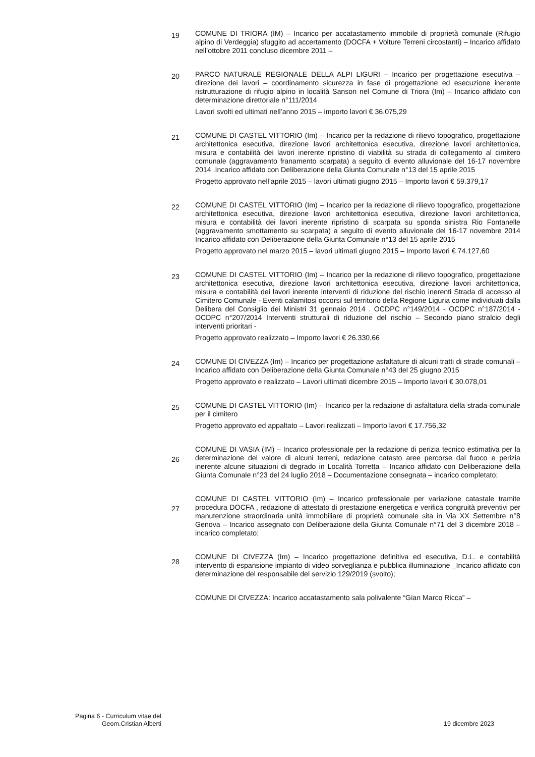19
COMUNE DI TRIORA (IM) – Incarico per accatastamento immobile di proprietà comunale (Rifugio alpino di Verdeggia) sfuggito ad accertamento (DOCFA + Volture Terreni circostanti) – Incarico affidato nell’ottobre 2011 concluso dicembre 2011 –
20
PARCO NATURALE REGIONALE DELLA ALPI LIGURI – Incarico per progettazione esecutiva – direzione dei lavori – coordinamento sicurezza in fase di progettazione ed esecuzione inerente ristrutturazione di rifugio alpino in località Sanson nel Comune di Triora (Im) – Incarico affidato con determinazione direttoriale n°111/2014
Lavori svolti ed ultimati nell’anno 2015 – importo lavori € 36.075,29
21
COMUNE DI CASTEL VITTORIO (Im) – Incarico per la redazione di rilievo topografico, progettazione architettonica esecutiva, direzione lavori architettonica esecutiva, direzione lavori architettonica, misura e contabilità dei lavori inerente ripristino di viabilità su strada di collegamento al cimitero comunale (aggravamento franamento scarpata) a seguito di evento alluvionale del 16-17 novembre 2014 .Incarico affidato con Deliberazione della Giunta Comunale n°13 del 15 aprile 2015
Progetto approvato nell’aprile 2015 – lavori ultimati giugno 2015 – Importo lavori € 59.379,17
22
COMUNE DI CASTEL VITTORIO (Im) – Incarico per la redazione di rilievo topografico, progettazione architettonica esecutiva, direzione lavori architettonica esecutiva, direzione lavori architettonica, misura e contabilità dei lavori inerente ripristino di scarpata su sponda sinistra Rio Fontanelle (aggravamento smottamento su scarpata) a seguito di evento alluvionale del 16-17 novembre 2014 Incarico affidato con Deliberazione della Giunta Comunale n°13 del 15 aprile 2015
Progetto approvato nel marzo 2015 – lavori ultimati giugno 2015 – Importo lavori € 74.127,60
23
COMUNE DI CASTEL VITTORIO (Im) – Incarico per la redazione di rilievo topografico, progettazione architettonica esecutiva, direzione lavori architettonica esecutiva, direzione lavori architettonica, misura e contabilità dei lavori inerente interventi di riduzione del rischio inerenti Strada di accesso al Cimitero Comunale - Eventi calamitosi occorsi sul territorio della Regione Liguria come individuati dalla Delibera del Consiglio dei Ministri 31 gennaio 2014 . OCDPC n°149/2014 - OCDPC n°187/2014 - OCDPC n°207/2014 Interventi strutturali di riduzione del rischio – Secondo piano stralcio degli interventi prioritari -
Progetto approvato realizzato – Importo lavori € 26.330,66
24
COMUNE DI CIVEZZA (Im) – Incarico per progettazione asfaltature di alcuni tratti di strade comunali – Incarico affidato con Deliberazione della Giunta Comunale n°43 del 25 giugno 2015
Progetto approvato e realizzato – Lavori ultimati dicembre 2015 – Importo lavori € 30.078,01
25
COMUNE DI CASTEL VITTORIO (Im) – Incarico per la redazione di asfaltatura della strada comunale per il cimitero
Progetto approvato ed appaltato – Lavori realizzati – Importo lavori € 17.756,32
26
COMUNE DI VASIA (IM) – Incarico professionale per la redazione di perizia tecnico estimativa per la determinazione del valore di alcuni terreni, redazione catasto aree percorse dal fuoco e perizia inerente alcune situazioni di degrado in Località Torretta – Incarico affidato con Deliberazione della Giunta Comunale n°23 del 24 luglio 2018 – Documentazione consegnata – incarico completato;
27
COMUNE DI CASTEL VITTORIO (Im) – Incarico professionale per variazione catastale tramite procedura DOCFA , redazione di attestato di prestazione energetica e verifica congruità preventivi per manutenzione straordinaria unità immobiliare di proprietà comunale sita in Via XX Settembre n°8 Genova – Incarico assegnato con Deliberazione della Giunta Comunale n°71 del 3 dicembre 2018 – incarico completato;
28
COMUNE DI CIVEZZA (Im) – Incarico progettazione definitiva ed esecutiva, D.L. e contabilità intervento di espansione impianto di video sorveglianza e pubblica illuminazione _Incarico affidato con determinazione del responsabile del servizio 129/2019 (svolto);
COMUNE DI CIVEZZA: Incarico accatastamento sala polivalente “Gian Marco Ricca” –
Pagina 6 - Curriculum vitae del
Geom.Cristian Alberti
19 dicembre 2023